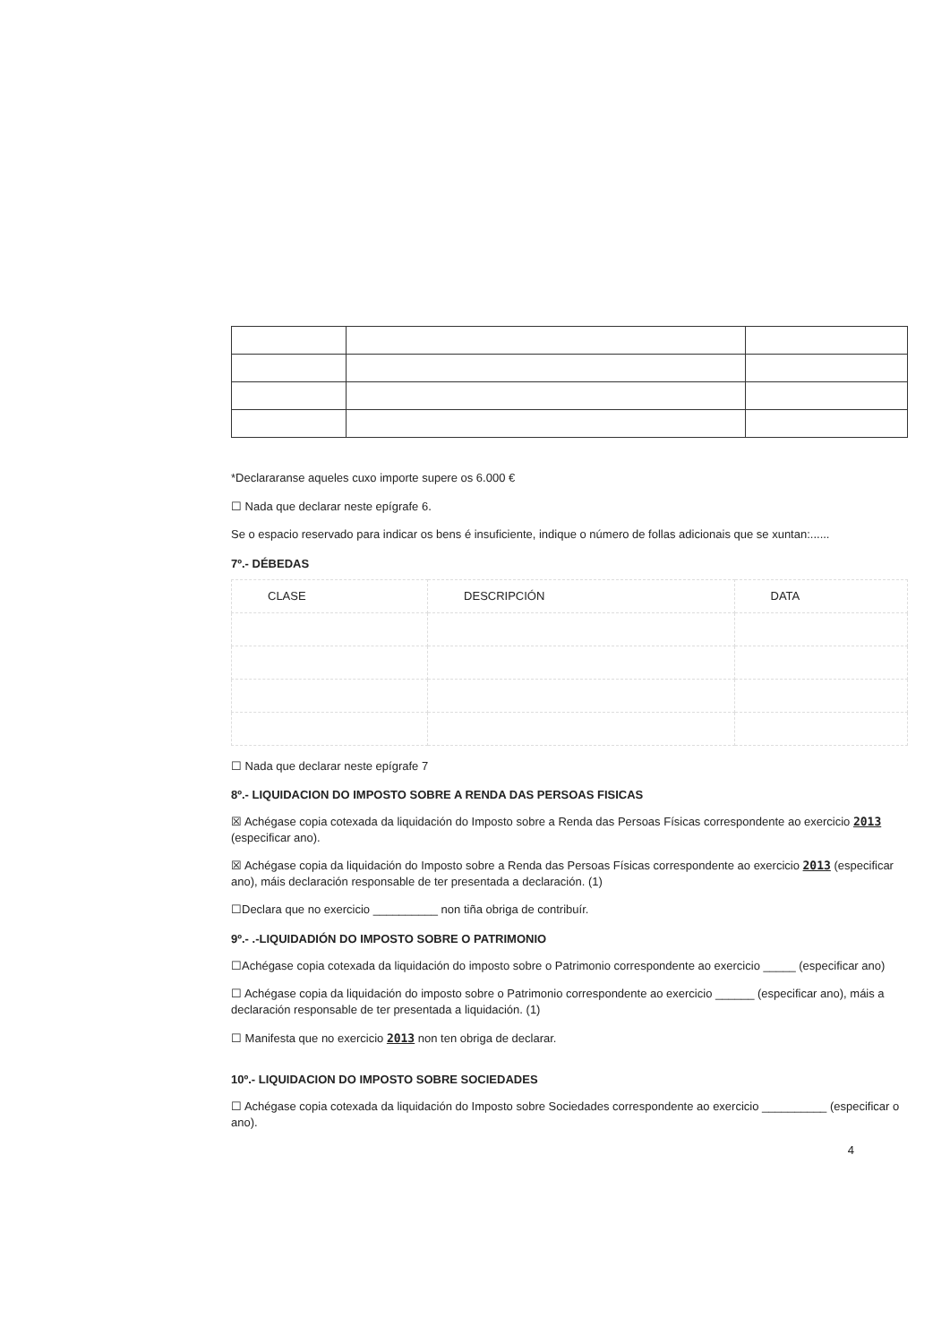*Declararanse aqueles cuxo importe supere os 6.000 €
☐ Nada que declarar neste epígrafe 6.
Se o espacio reservado para indicar os bens é insuficiente, indique o número de follas adicionais que se xuntan:......
7º.- DÉBEDAS
| CLASE | DESCRIPCIÓN | DATA |
| --- | --- | --- |
☐ Nada que declarar neste epígrafe 7
8º.- LIQUIDACION DO IMPOSTO SOBRE A RENDA DAS PERSOAS FISICAS
☒ Achégase copia cotexada da liquidación do Imposto sobre a Renda das Persoas Físicas correspondente ao exercicio 2013 (especificar ano).
☒ Achégase copia da liquidación do Imposto sobre a Renda das Persoas Físicas correspondente ao exercicio 2013 (especificar ano), máis declaración responsable de ter presentada a declaración. (1)
☐Declara que no exercicio __________ non tiña obriga de contribuír.
9º.- .-LIQUIDADIÓN DO IMPOSTO SOBRE O PATRIMONIO
☐Achégase copia cotexada da liquidación do imposto sobre o Patrimonio correspondente ao exercicio _____ (especificar ano)
☐ Achégase copia da liquidación do imposto sobre o Patrimonio correspondente ao exercicio ______ (especificar ano), máis a declaración responsable de ter presentada a liquidación. (1)
☐ Manifesta que no exercicio 2013 non ten obriga de declarar.
10º.- LIQUIDACION DO IMPOSTO SOBRE SOCIEDADES
☐ Achégase copia cotexada da liquidación do Imposto sobre Sociedades correspondente ao exercicio __________ (especificar o ano).
4